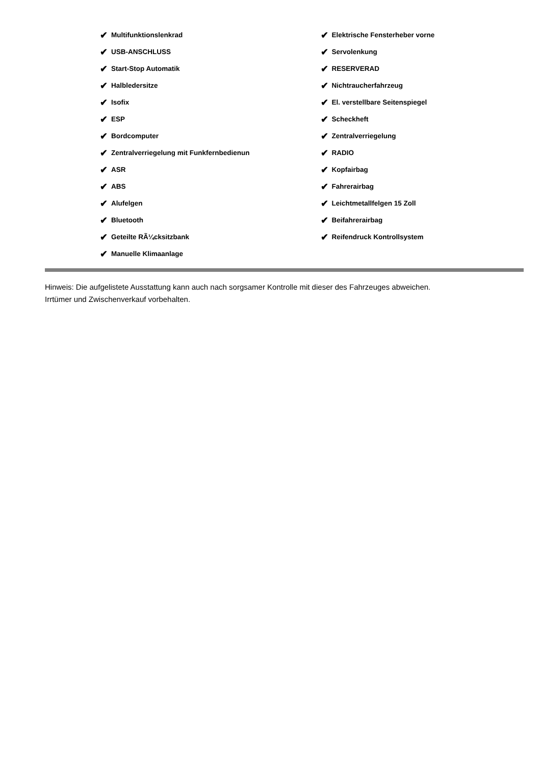✔ Multifunktionslenkrad
✔ USB-ANSCHLUSS
✔ Start-Stop Automatik
✔ Halbledersitze
✔ Isofix
✔ ESP
✔ Bordcomputer
✔ Zentralverriegelung mit Funkfernbedienun
✔ ASR
✔ ABS
✔ Alufelgen
✔ Bluetooth
✔ Geteilte RÃ¼cksitzbank
✔ Manuelle Klimaanlage
✔ Elektrische Fensterheber vorne
✔ Servolenkung
✔ RESERVERAD
✔ Nichtraucherfahrzeug
✔ El. verstellbare Seitenspiegel
✔ Scheckheft
✔ Zentralverriegelung
✔ RADIO
✔ Kopfairbag
✔ Fahrerairbag
✔ Leichtmetallfelgen 15 Zoll
✔ Beifahrerairbag
✔ Reifendruck Kontrollsystem
Hinweis: Die aufgelistete Ausstattung kann auch nach sorgsamer Kontrolle mit dieser des Fahrzeuges abweichen. Irrtümer und Zwischenverkauf vorbehalten.